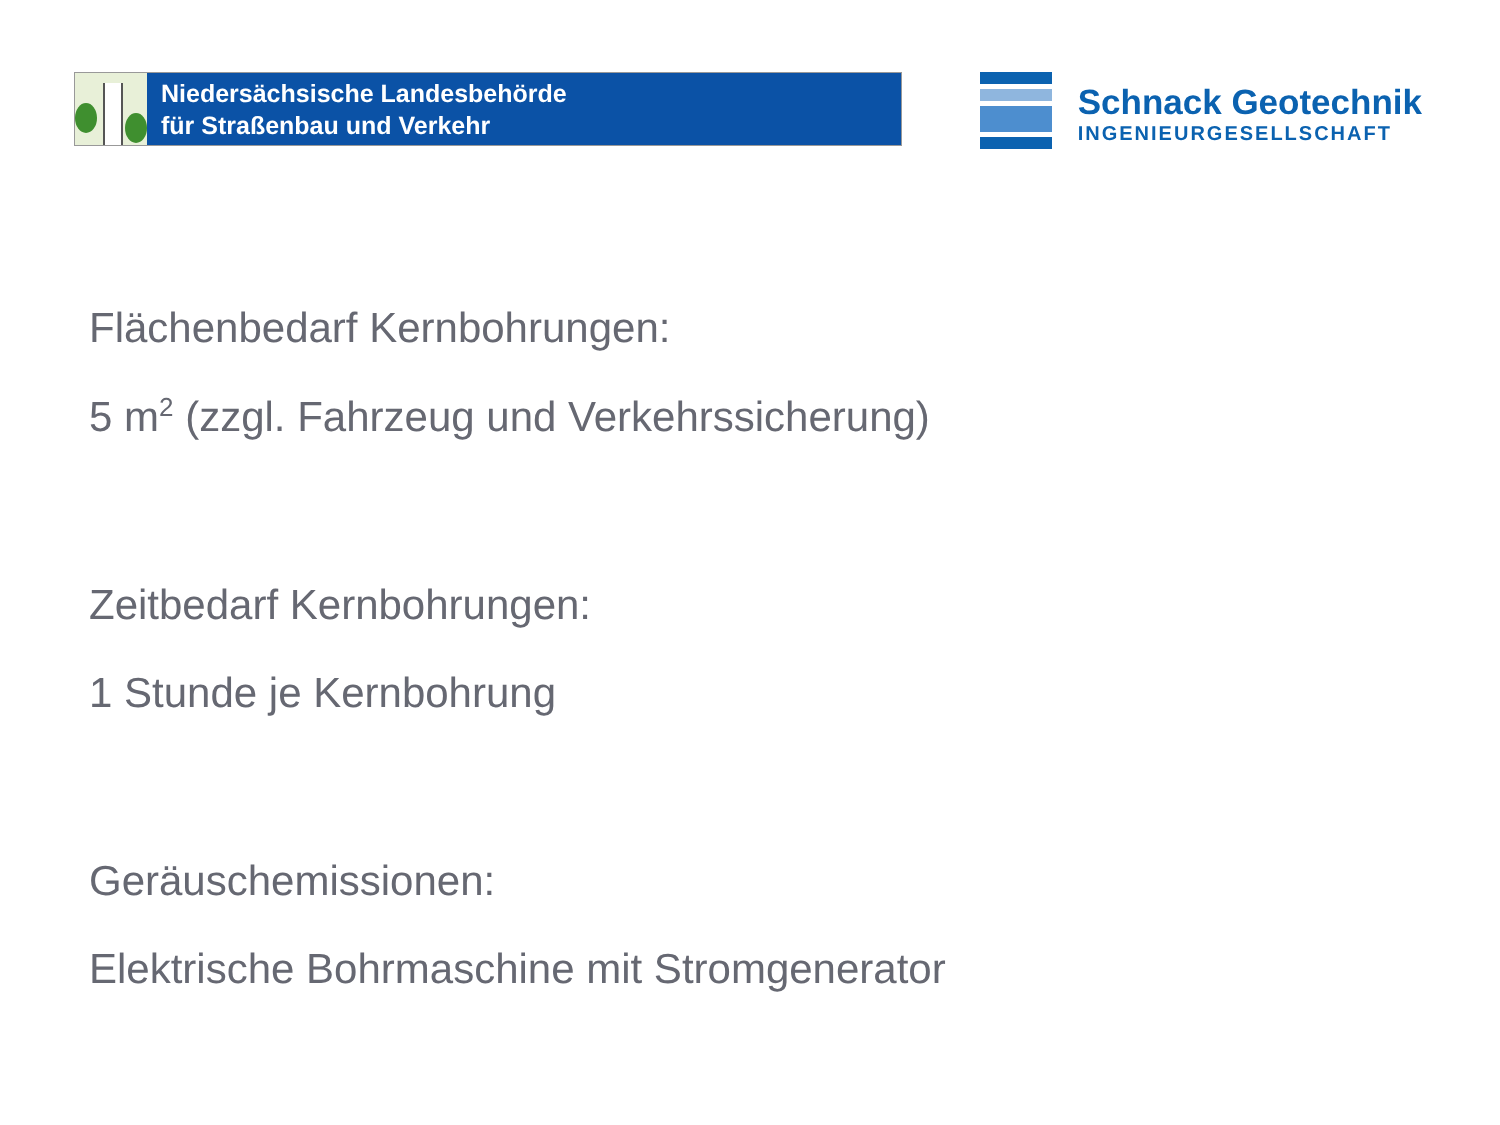Niedersächsische Landesbehörde
für Straßenbau und Verkehr
Schnack Geotechnik
INGENIEURGESELLSCHAFT
Flächenbedarf Kernbohrungen:
5 m<sup>2</sup> (zzgl. Fahrzeug und Verkehrssicherung)
Zeitbedarf Kernbohrungen:
1 Stunde je Kernbohrung
Geräuschemissionen:
Elektrische Bohrmaschine mit Stromgenerator